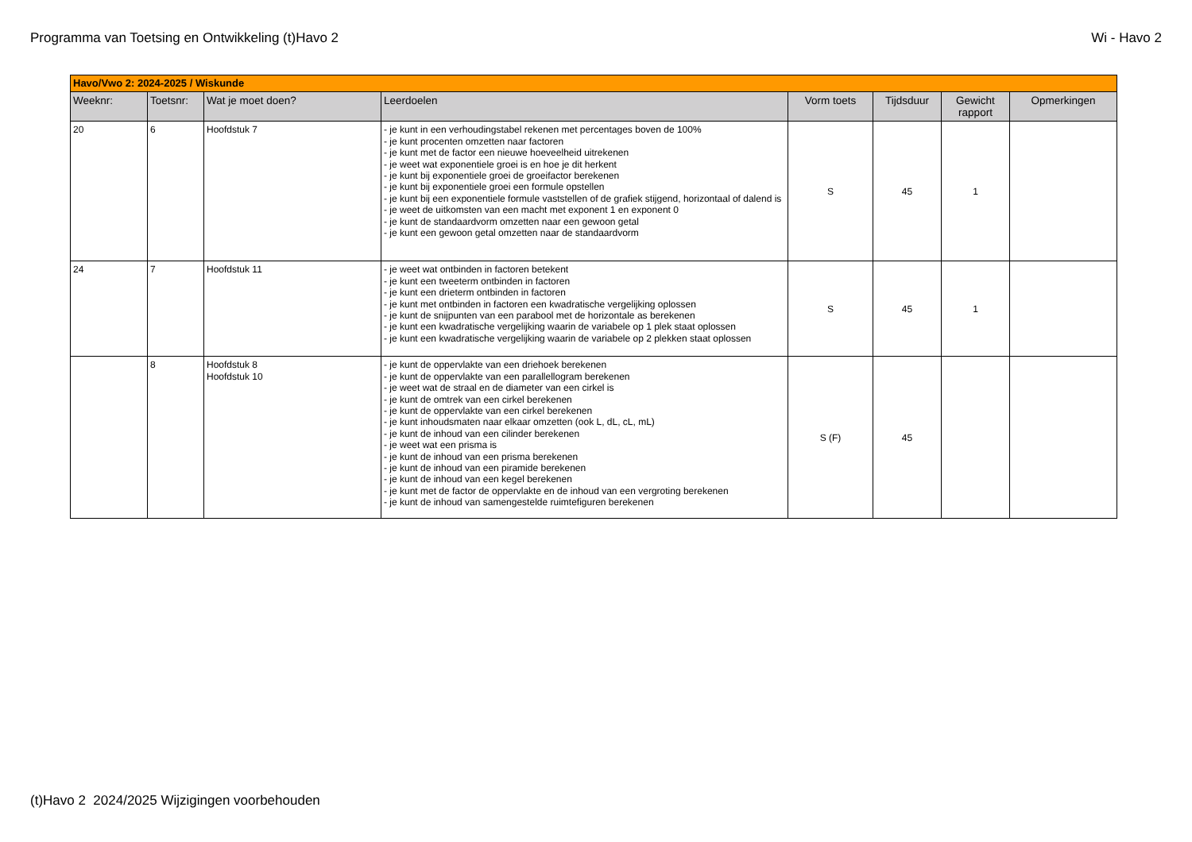Programma van Toetsing en Ontwikkeling (t)Havo 2 Wi - Havo 2
| Havo/Vwo 2: 2024-2025 / Wiskunde | | | | | | | |
| Weeknr: | Toetsnr: | Wat je moet doen? | Leerdoelen | Vorm toets | Tijdsduur | Gewicht rapport | Opmerkingen |
| 20 | 6 | Hoofdstuk 7 | - je kunt in een verhoudingstabel rekenen met percentages boven de 100% - je kunt procenten omzetten naar factoren - je kunt met de factor een nieuwe hoeveelheid uitrekenen - je weet wat exponentiele groei is en hoe je dit herkent - je kunt bij exponentiele groei de groeifactor berekenen - je kunt bij exponentiele groei een formule opstellen - je kunt bij een exponentiele formule vaststellen of de grafiek stijgend, horizontaal of dalend is - je weet de uitkomsten van een macht met exponent 1 en exponent 0 - je kunt de standaardvorm omzetten naar een gewoon getal - je kunt een gewoon getal omzetten naar de standaardvorm | S | 45 | 1 | |
| 24 | 7 | Hoofdstuk 11 | - je weet wat ontbinden in factoren betekent - je kunt een tweeterm ontbinden in factoren - je kunt een drieterm ontbinden in factoren - je kunt met ontbinden in factoren een kwadratische vergelijking oplossen - je kunt de snijpunten van een parabool met de horizontale as berekenen - je kunt een kwadratische vergelijking waarin de variabele op 1 plek staat oplossen - je kunt een kwadratische vergelijking waarin de variabele op 2 plekken staat oplossen | S | 45 | 1 | |
| | 8 | Hoofdstuk 8 Hoofdstuk 10 | - je kunt de oppervlakte van een driehoek berekenen - je kunt de oppervlakte van een parallellogram berekenen - je weet wat de straal en de diameter van een cirkel is - je kunt de omtrek van een cirkel berekenen - je kunt de oppervlakte van een cirkel berekenen - je kunt inhoudsmaten naar elkaar omzetten (ook L, dL, cL, mL) - je kunt de inhoud van een cilinder berekenen - je weet wat een prisma is - je kunt de inhoud van een prisma berekenen - je kunt de inhoud van een piramide berekenen - je kunt de inhoud van een kegel berekenen - je kunt met de factor de oppervlakte en de inhoud van een vergroting berekenen - je kunt de inhoud van samengestelde ruimtefiguren berekenen | S (F) | 45 | | |
(t)Havo 2 2024/2025 Wijzigingen voorbehouden